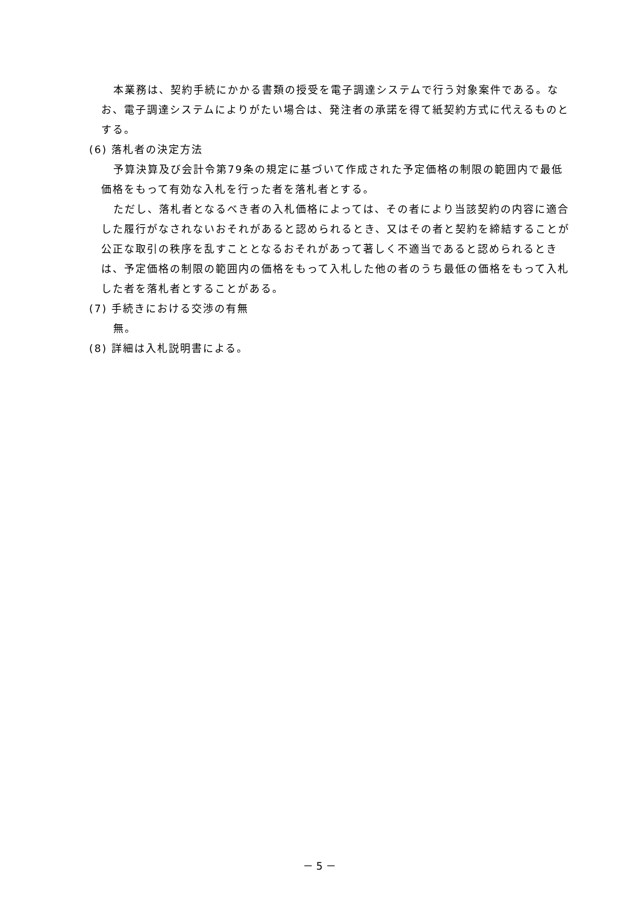本業務は、契約手続にかかる書類の授受を電子調達システムで行う対象案件である。なお、電子調達システムによりがたい場合は、発注者の承諾を得て紙契約方式に代えるものとする。
(6) 落札者の決定方法
予算決算及び会計令第79条の規定に基づいて作成された予定価格の制限の範囲内で最低価格をもって有効な入札を行った者を落札者とする。
ただし、落札者となるべき者の入札価格によっては、その者により当該契約の内容に適合した履行がなされないおそれがあると認められるとき、又はその者と契約を締結することが公正な取引の秩序を乱すこととなるおそれがあって著しく不適当であると認められるときは、予定価格の制限の範囲内の価格をもって入札した他の者のうち最低の価格をもって入札した者を落札者とすることがある。
(7) 手続きにおける交渉の有無
無。
(8) 詳細は入札説明書による。
－ 5 －